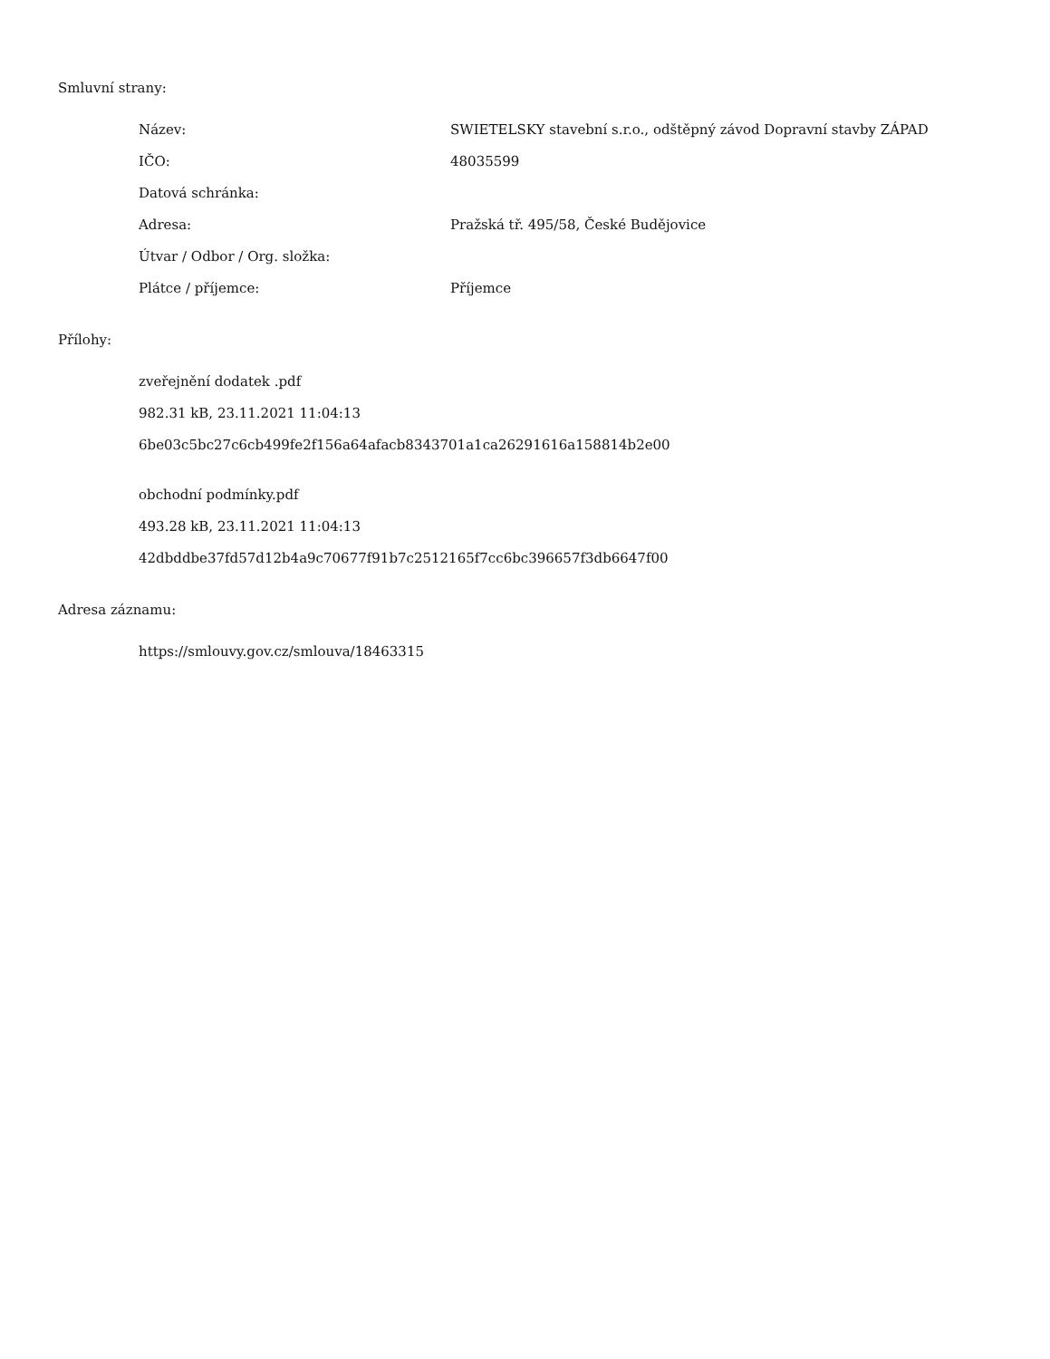Smluvní strany:
| Název: | SWIETELSKY stavební s.r.o., odštěpný závod Dopravní stavby ZÁPAD |
| IČO: | 48035599 |
| Datová schránka: | |
| Adresa: | Pražská tř. 495/58, České Budějovice |
| Útvar / Odbor / Org. složka: | |
| Plátce / příjemce: | Příjemce |
Přílohy:
zveřejnění dodatek .pdf
982.31 kB, 23.11.2021 11:04:13
6be03c5bc27c6cb499fe2f156a64afacb8343701a1ca26291616a158814b2e00
obchodní podmínky.pdf
493.28 kB, 23.11.2021 11:04:13
42dbddbe37fd57d12b4a9c70677f91b7c2512165f7cc6bc396657f3db6647f00
Adresa záznamu:
https://smlouvy.gov.cz/smlouva/18463315